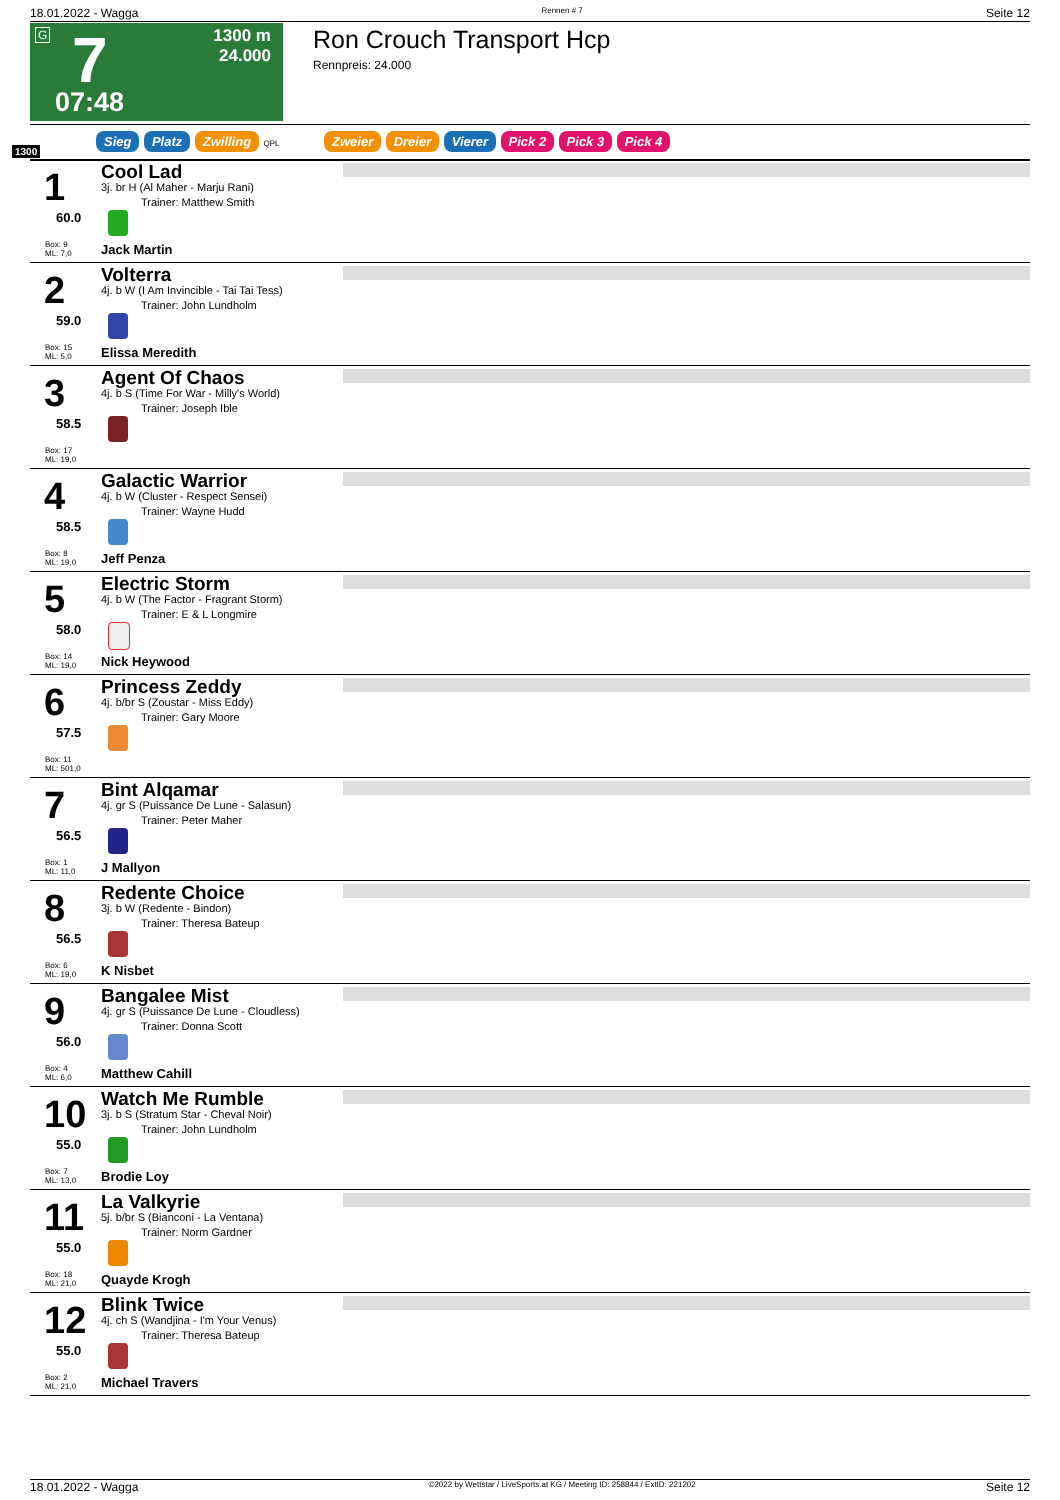18.01.2022 - Wagga Rennen # 7 Seite 12
G 7
1300 m
24.000
07:48
Ron Crouch Transport Hcp
Rennpreis: 24.000
1300
Sieg Platz Zwilling QPL Zweier Dreier Vierer Pick 2 Pick 3 Pick 4
1
60.0
Box: 9
ML: 7,0
Cool Lad
3j. br H (Al Maher - Marju Rani)
Trainer: Matthew Smith
Jack Martin
2
59.0
Box: 15
ML: 5,0
Volterra
4j. b W (I Am Invincible - Tai Tai Tess)
Trainer: John Lundholm
Elissa Meredith
3
58.5
Box: 17
ML: 19,0
Agent Of Chaos
4j. b S (Time For War - Milly's World)
Trainer: Joseph Ible
4
58.5
Box: 8
ML: 19,0
Galactic Warrior
4j. b W (Cluster - Respect Sensei)
Trainer: Wayne Hudd
Jeff Penza
5
58.0
Box: 14
ML: 19,0
Electric Storm
4j. b W (The Factor - Fragrant Storm)
Trainer: E & L Longmire
Nick Heywood
6
57.5
Box: 11
ML: 501,0
Princess Zeddy
4j. b/br S (Zoustar - Miss Eddy)
Trainer: Gary Moore
7
56.5
Box: 1
ML: 11,0
Bint Alqamar
4j. gr S (Puissance De Lune - Salasun)
Trainer: Peter Maher
J Mallyon
8
56.5
Box: 6
ML: 19,0
Redente Choice
3j. b W (Redente - Bindon)
Trainer: Theresa Bateup
K Nisbet
9
56.0
Box: 4
ML: 6,0
Bangalee Mist
4j. gr S (Puissance De Lune - Cloudless)
Trainer: Donna Scott
Matthew Cahill
10
55.0
Box: 7
ML: 13,0
Watch Me Rumble
3j. b S (Stratum Star - Cheval Noir)
Trainer: John Lundholm
Brodie Loy
11
55.0
Box: 18
ML: 21,0
La Valkyrie
5j. b/br S (Bianconi - La Ventana)
Trainer: Norm Gardner
Quayde Krogh
12
55.0
Box: 2
ML: 21,0
Blink Twice
4j. ch S (Wandjina - I'm Your Venus)
Trainer: Theresa Bateup
Michael Travers
18.01.2022 - Wagga ©2022 by Wettstar / LiveSports.at KG / Meeting ID: 258844 / ExtID: 221202 Seite 12